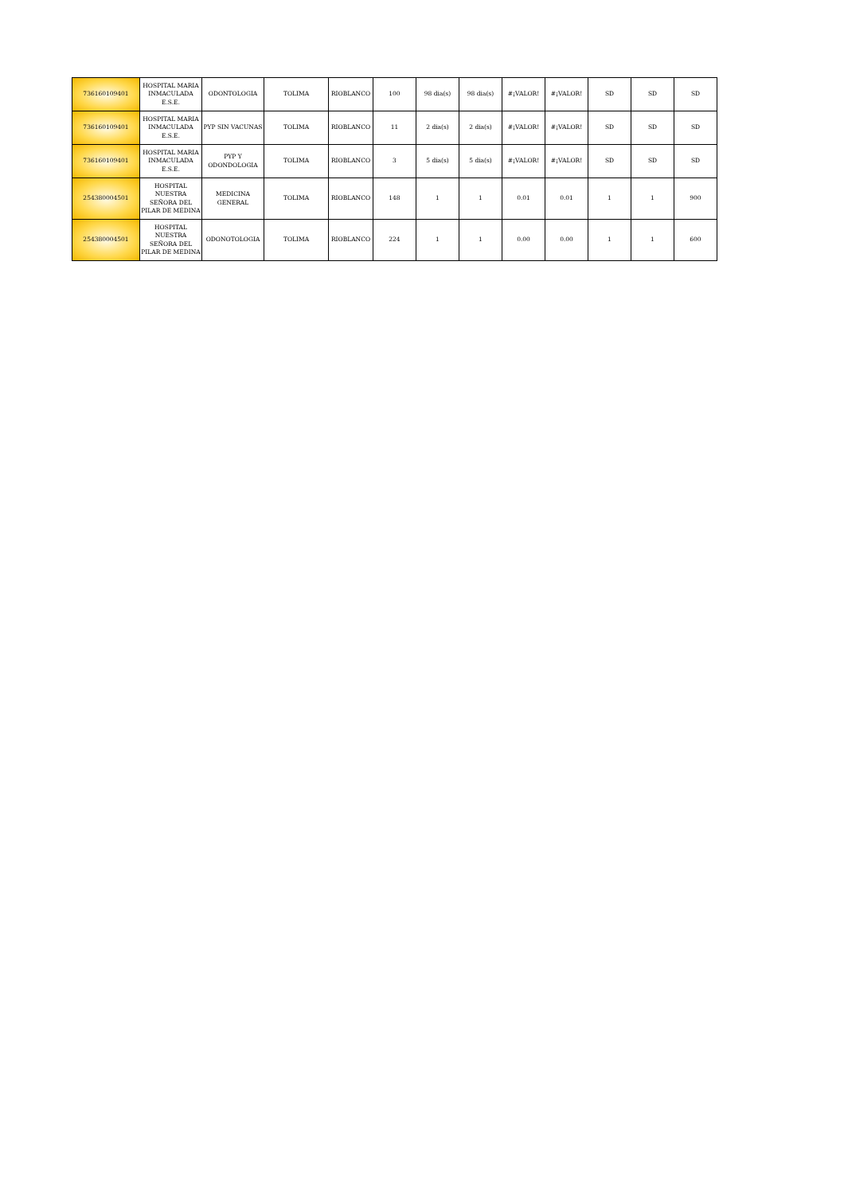| 736160109401 | HOSPITAL MARIA INMACULADA E.S.E. | ODONTOLOGIA | TOLIMA | RIOBLANCO | 100 | 98 dia(s) | 98 dia(s) | #¡VALOR! | #¡VALOR! | SD | SD | SD |
| 736160109401 | HOSPITAL MARIA INMACULADA E.S.E. | PYP SIN VACUNAS | TOLIMA | RIOBLANCO | 11 | 2 dia(s) | 2 dia(s) | #¡VALOR! | #¡VALOR! | SD | SD | SD |
| 736160109401 | HOSPITAL MARIA INMACULADA E.S.E. | PYP Y ODONDOLOGIA | TOLIMA | RIOBLANCO | 3 | 5 dia(s) | 5 dia(s) | #¡VALOR! | #¡VALOR! | SD | SD | SD |
| 254380004501 | HOSPITAL NUESTRA SEÑORA DEL PILAR DE MEDINA | MEDICINA GENERAL | TOLIMA | RIOBLANCO | 148 | 1 | 1 | 0.01 | 0.01 | 1 | 1 | 900 |
| 254380004501 | HOSPITAL NUESTRA SEÑORA DEL PILAR DE MEDINA | ODONOTOLOGIA | TOLIMA | RIOBLANCO | 224 | 1 | 1 | 0.00 | 0.00 | 1 | 1 | 600 |